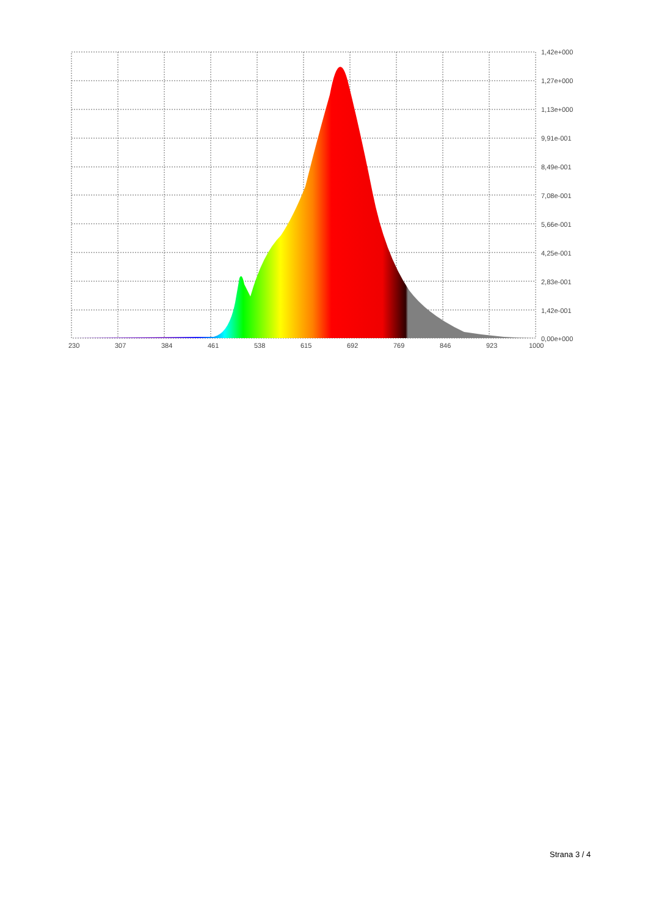1,42e+000
1,27e+000
1,13e+000
9,91e-001
8,49e-001
7,08e-001
5,66e-001
4,25e-001
2,83e-001
1,42e-001
0,00e+000
230
307
384
461
538
615
692
769
846
923
1000
Strana 3 / 4